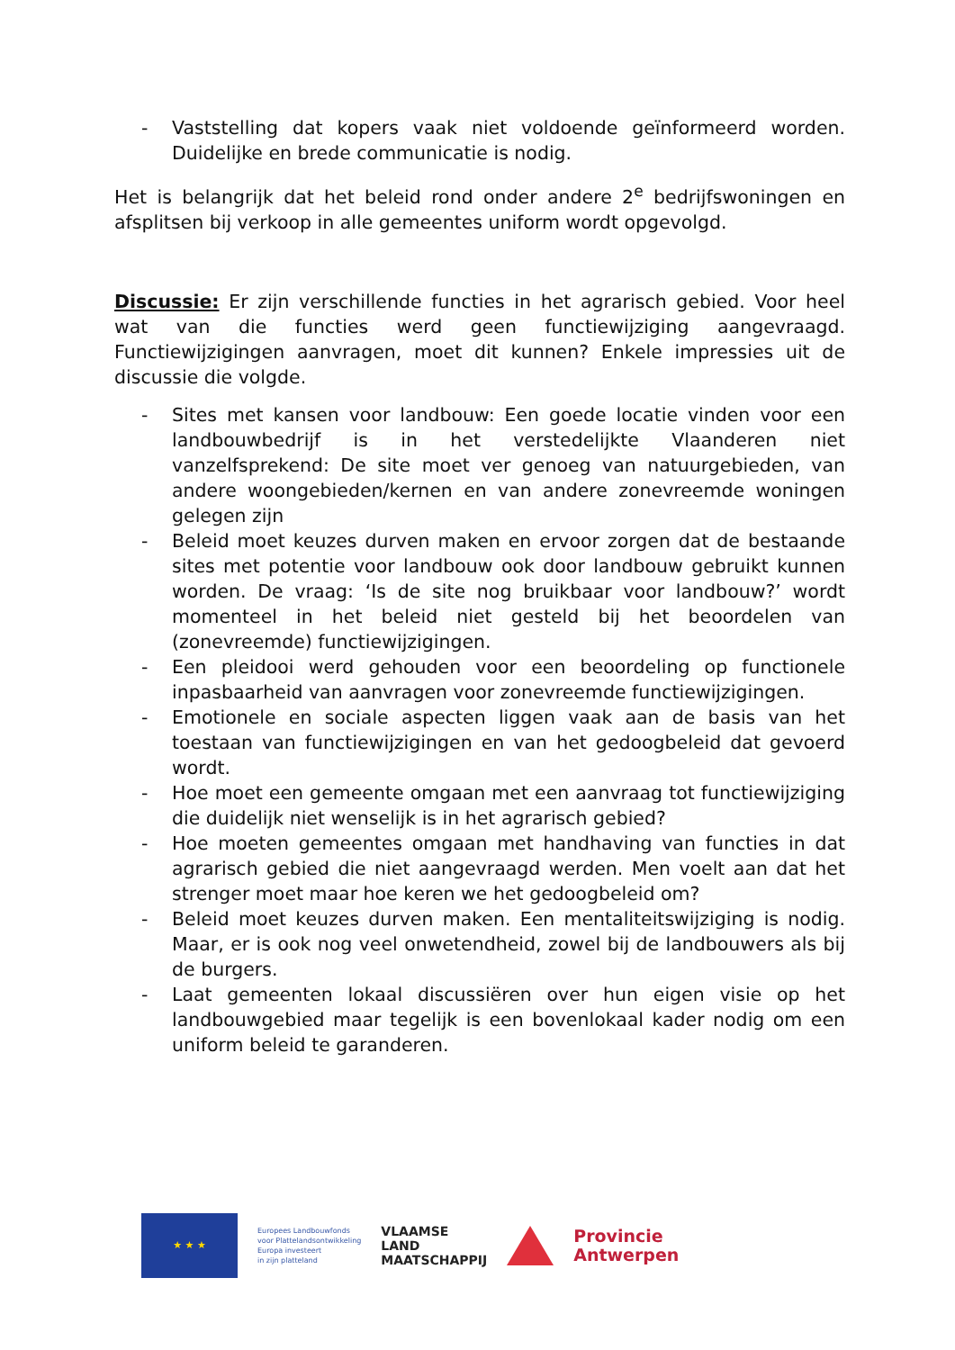- Vaststelling dat kopers vaak niet voldoende geïnformeerd worden. Duidelijke en brede communicatie is nodig.
Het is belangrijk dat het beleid rond onder andere 2<sup>e</sup> bedrijfswoningen en afsplitsen bij verkoop in alle gemeentes uniform wordt opgevolgd.
Discussie: Er zijn verschillende functies in het agrarisch gebied. Voor heel wat van die functies werd geen functiewijziging aangevraagd. Functiewijzigingen aanvragen, moet dit kunnen? Enkele impressies uit de discussie die volgde.
- Sites met kansen voor landbouw: Een goede locatie vinden voor een landbouwbedrijf is in het verstedelijkte Vlaanderen niet vanzelfsprekend: De site moet ver genoeg van natuurgebieden, van andere woongebieden/kernen en van andere zonevreemde woningen gelegen zijn
- Beleid moet keuzes durven maken en ervoor zorgen dat de bestaande sites met potentie voor landbouw ook door landbouw gebruikt kunnen worden. De vraag: ‘Is de site nog bruikbaar voor landbouw?’ wordt momenteel in het beleid niet gesteld bij het beoordelen van (zonevreemde) functiewijzigingen.
- Een pleidooi werd gehouden voor een beoordeling op functionele inpasbaarheid van aanvragen voor zonevreemde functiewijzigingen.
- Emotionele en sociale aspecten liggen vaak aan de basis van het toestaan van functiewijzigingen en van het gedoogbeleid dat gevoerd wordt.
- Hoe moet een gemeente omgaan met een aanvraag tot functiewijziging die duidelijk niet wenselijk is in het agrarisch gebied?
- Hoe moeten gemeentes omgaan met handhaving van functies in dat agrarisch gebied die niet aangevraagd werden. Men voelt aan dat het strenger moet maar hoe keren we het gedoogbeleid om?
- Beleid moet keuzes durven maken. Een mentaliteitswijziging is nodig. Maar, er is ook nog veel onwetendheid, zowel bij de landbouwers als bij de burgers.
- Laat gemeenten lokaal discussiëren over hun eigen visie op het landbouwgebied maar tegelijk is een bovenlokaal kader nodig om een uniform beleid te garanderen.
★ ★ ★
Europees Landbouwfonds
voor Plattelandsontwikkeling
Europa investeert
in zijn platteland
VLAAMSE
LAND
MAATSCHAPPIJ
Provincie
Antwerpen